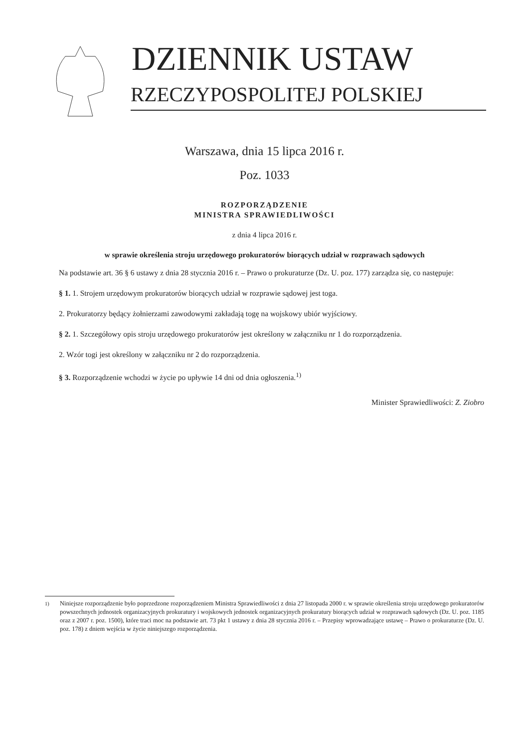DZIENNIK USTAW
RZECZYPOSPOLITEJ POLSKIEJ
Warszawa, dnia 15 lipca 2016 r.
Poz. 1033
ROZPORZĄDZENIE
MINISTRA SPRAWIEDLIWOŚCI
z dnia 4 lipca 2016 r.
w sprawie określenia stroju urzędowego prokuratorów biorących udział w rozprawach sądowych
Na podstawie art. 36 § 6 ustawy z dnia 28 stycznia 2016 r. – Prawo o prokuraturze (Dz. U. poz. 177) zarządza się, co następuje:
§ 1. 1. Strojem urzędowym prokuratorów biorących udział w rozprawie sądowej jest toga.
2. Prokuratorzy będący żołnierzami zawodowymi zakładają togę na wojskowy ubiór wyjściowy.
§ 2. 1. Szczegółowy opis stroju urzędowego prokuratorów jest określony w załączniku nr 1 do rozporządzenia.
2. Wzór togi jest określony w załączniku nr 2 do rozporządzenia.
§ 3. Rozporządzenie wchodzi w życie po upływie 14 dni od dnia ogłoszenia.<sup>1)</sup>
Minister Sprawiedliwości: Z. Ziobro
<sup>1)</sup> Niniejsze rozporządzenie było poprzedzone rozporządzeniem Ministra Sprawiedliwości z dnia 27 listopada 2000 r. w sprawie określenia stroju urzędowego prokuratorów powszechnych jednostek organizacyjnych prokuratury i wojskowych jednostek organizacyjnych prokuratury biorących udział w rozprawach sądowych (Dz. U. poz. 1185 oraz z 2007 r. poz. 1500), które traci moc na podstawie art. 73 pkt 1 ustawy z dnia 28 stycznia 2016 r. – Przepisy wprowadzające ustawę – Prawo o prokuraturze (Dz. U. poz. 178) z dniem wejścia w życie niniejszego rozporządzenia.